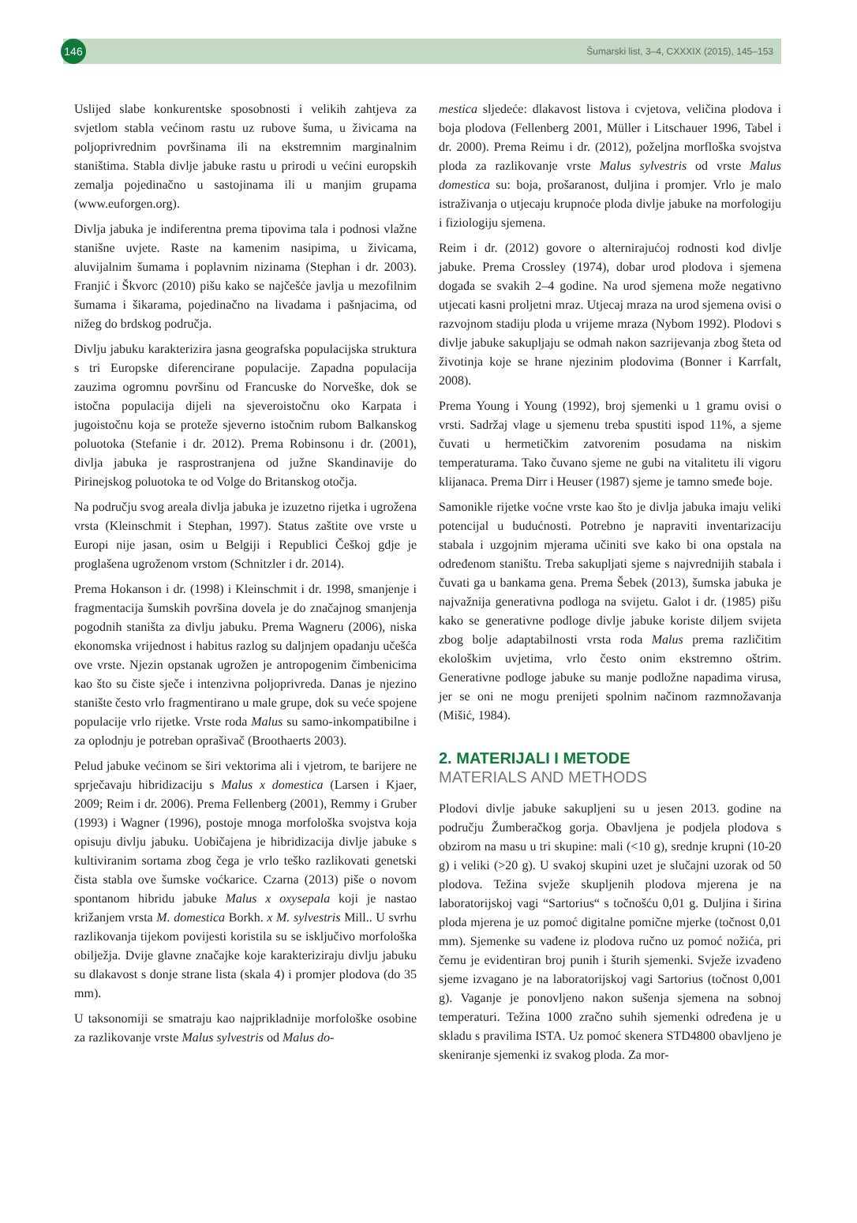146
Šumarski list, 3–4, CXXXIX (2015), 145–153
Uslijed slabe konkurentske sposobnosti i velikih zahtjeva za svjetlom stabla većinom rastu uz rubove šuma, u živicama na poljoprivrednim površinama ili na ekstremnim marginalnim staništima. Stabla divlje jabuke rastu u prirodi u većini europskih zemalja pojedinačno u sastojinama ili u manjim grupama (www.euforgen.org).
Divlja jabuka je indiferentna prema tipovima tala i podnosi vlažne stanišne uvjete. Raste na kamenim nasipima, u živicama, aluvijalnim šumama i poplavnim nizinama (Stephan i dr. 2003). Franjić i Škvorc (2010) pišu kako se najčešće javlja u mezofilnim šumama i šikarama, pojedinačno na livadama i pašnjacima, od nižeg do brdskog područja.
Divlju jabuku karakterizira jasna geografska populacijska struktura s tri Europske diferencirane populacije. Zapadna populacija zauzima ogromnu površinu od Francuske do Norveške, dok se istočna populacija dijeli na sjeveroistočnu oko Karpata i jugoistočnu koja se proteže sjeverno istočnim rubom Balkanskog poluotoka (Stefanie i dr. 2012). Prema Robinsonu i dr. (2001), divlja jabuka je rasprostranjena od južne Skandinavije do Pirinejskog poluotoka te od Volge do Britanskog otočja.
Na području svog areala divlja jabuka je izuzetno rijetka i ugrožena vrsta (Kleinschmit i Stephan, 1997). Status zaštite ove vrste u Europi nije jasan, osim u Belgiji i Republici Češkoj gdje je proglašena ugroženom vrstom (Schnitzler i dr. 2014).
Prema Hokanson i dr. (1998) i Kleinschmit i dr. 1998, smanjenje i fragmentacija šumskih površina dovela je do značajnog smanjenja pogodnih staništa za divlju jabuku. Prema Wagneru (2006), niska ekonomska vrijednost i habitus razlog su daljnjem opadanju učešća ove vrste. Njezin opstanak ugrožen je antropogenim čimbenicima kao što su čiste sječe i intenzivna poljoprivreda. Danas je njezino stanište često vrlo fragmentirano u male grupe, dok su veće spojene populacije vrlo rijetke. Vrste roda Malus su samo-inkompatibilne i za oplodnju je potreban oprašivač (Broothaerts 2003).
Pelud jabuke većinom se širi vektorima ali i vjetrom, te barijere ne sprječavaju hibridizaciju s Malus x domestica (Larsen i Kjaer, 2009; Reim i dr. 2006). Prema Fellenberg (2001), Remmy i Gruber (1993) i Wagner (1996), postoje mnoga morfološka svojstva koja opisuju divlju jabuku. Uobičajena je hibridizacija divlje jabuke s kultiviranim sortama zbog čega je vrlo teško razlikovati genetski čista stabla ove šumske voćkarice. Czarna (2013) piše o novom spontanom hibridu jabuke Malus x oxysepala koji je nastao križanjem vrsta M. domestica Borkh. x M. sylvestris Mill.. U svrhu razlikovanja tijekom povijesti koristila su se isključivo morfološka obilježja. Dvije glavne značajke koje karakteriziraju divlju jabuku su dlakavost s donje strane lista (skala 4) i promjer plodova (do 35 mm).
U taksonomiji se smatraju kao najprikladnije morfološke osobine za razlikovanje vrste Malus sylvestris od Malus do-
mestica sljedeće: dlakavost listova i cvjetova, veličina plodova i boja plodova (Fellenberg 2001, Müller i Litschauer 1996, Tabel i dr. 2000). Prema Reimu i dr. (2012), poželjna morfloška svojstva ploda za razlikovanje vrste Malus sylvestris od vrste Malus domestica su: boja, prošaranost, duljina i promjer. Vrlo je malo istraživanja o utjecaju krupnoće ploda divlje jabuke na morfologiju i fiziologiju sjemena.
Reim i dr. (2012) govore o alternirajućoj rodnosti kod divlje jabuke. Prema Crossley (1974), dobar urod plodova i sjemena događa se svakih 2–4 godine. Na urod sjemena može negativno utjecati kasni proljetni mraz. Utjecaj mraza na urod sjemena ovisi o razvojnom stadiju ploda u vrijeme mraza (Nybom 1992). Plodovi s divlje jabuke sakupljaju se odmah nakon sazrijevanja zbog šteta od životinja koje se hrane njezinim plodovima (Bonner i Karrfalt, 2008).
Prema Young i Young (1992), broj sjemenki u 1 gramu ovisi o vrsti. Sadržaj vlage u sjemenu treba spustiti ispod 11%, a sjeme čuvati u hermetičkim zatvorenim posudama na niskim temperaturama. Tako čuvano sjeme ne gubi na vitalitetu ili vigoru klijanaca. Prema Dirr i Heuser (1987) sjeme je tamno smeđe boje.
Samonikle rijetke voćne vrste kao što je divlja jabuka imaju veliki potencijal u budućnosti. Potrebno je napraviti inventarizaciju stabala i uzgojnim mjerama učiniti sve kako bi ona opstala na određenom staništu. Treba sakupljati sjeme s najvrednijih stabala i čuvati ga u bankama gena. Prema Šebek (2013), šumska jabuka je najvažnija generativna podloga na svijetu. Galot i dr. (1985) pišu kako se generativne podloge divlje jabuke koriste diljem svijeta zbog bolje adaptabilnosti vrsta roda Malus prema različitim ekološkim uvjetima, vrlo često onim ekstremno oštrim. Generativne podloge jabuke su manje podložne napadima virusa, jer se oni ne mogu prenijeti spolnim načinom razmnožavanja (Mišić, 1984).
2. MATERIJALI I METODE
MATERIALS AND METHODS
Plodovi divlje jabuke sakupljeni su u jesen 2013. godine na području Žumberačkog gorja. Obavljena je podjela plodova s obzirom na masu u tri skupine: mali (<10 g), srednje krupni (10-20 g) i veliki (>20 g). U svakoj skupini uzet je slučajni uzorak od 50 plodova. Težina svježe skupljenih plodova mjerena je na laboratorijskoj vagi “Sartorius“ s točnošću 0,01 g. Duljina i širina ploda mjerena je uz pomoć digitalne pomične mjerke (točnost 0,01 mm). Sjemenke su vađene iz plodova ručno uz pomoć nožića, pri čemu je evidentiran broj punih i šturih sjemenki. Svježe izvađeno sjeme izvagano je na laboratorijskoj vagi Sartorius (točnost 0,001 g). Vaganje je ponovljeno nakon sušenja sjemena na sobnoj temperaturi. Težina 1000 zračno suhih sjemenki određena je u skladu s pravilima ISTA. Uz pomoć skenera STD4800 obavljeno je skeniranje sjemenki iz svakog ploda. Za mor-